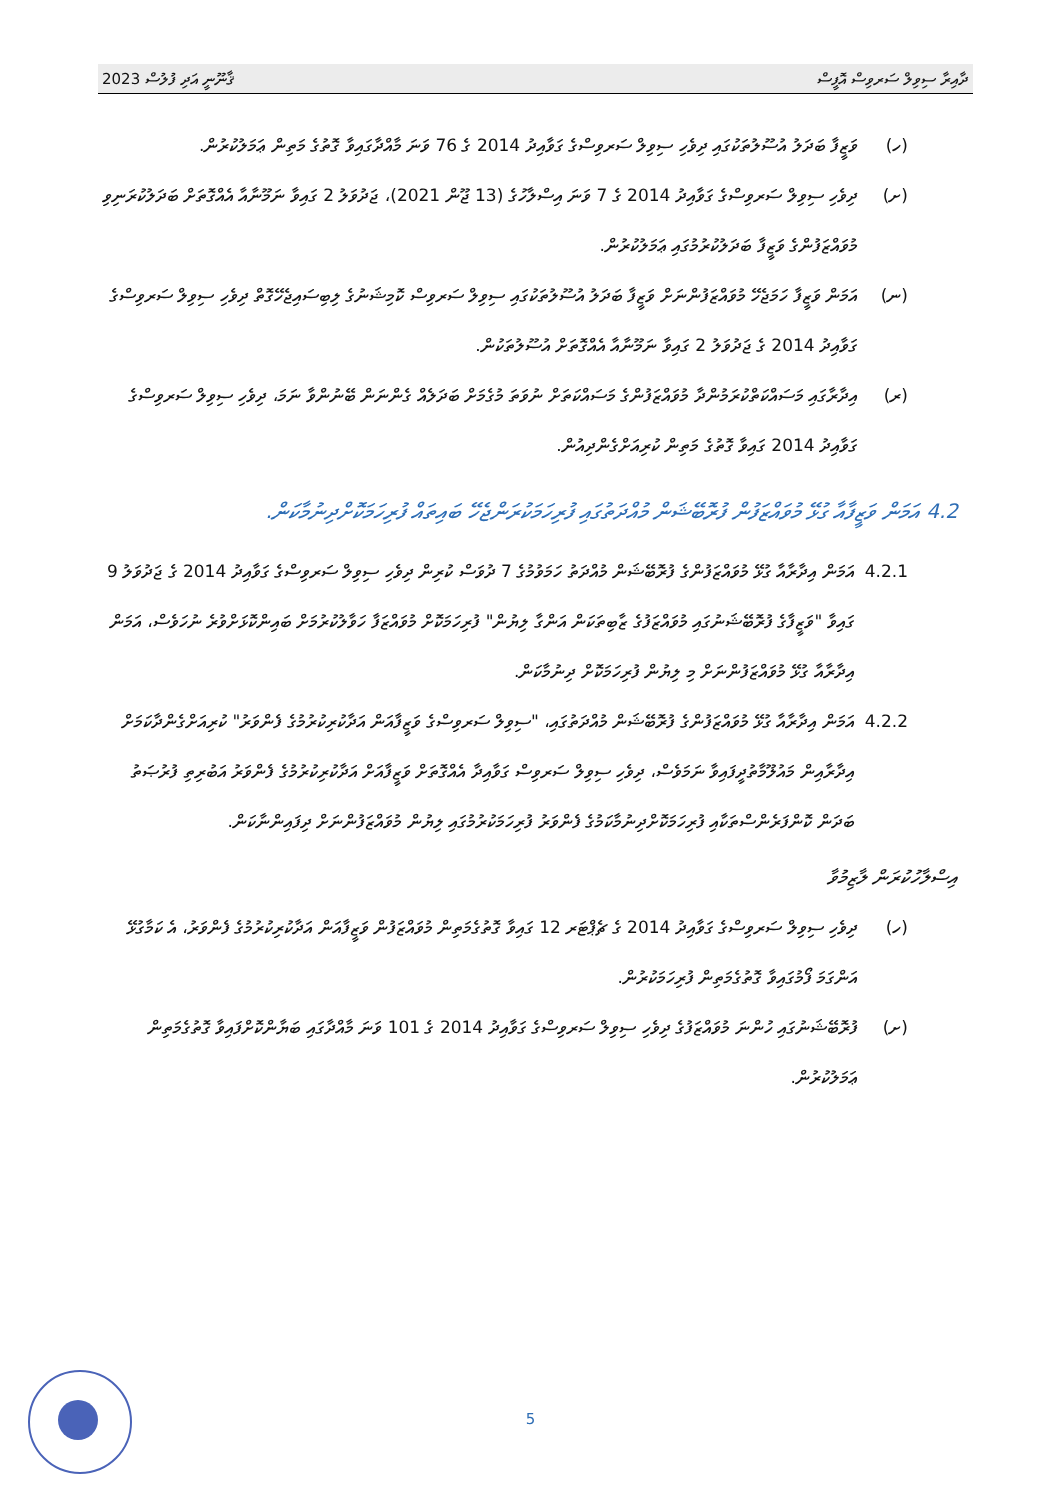ޤާނޫނީ އަދި ފުލުސް 2023 ދާއިރާ ސިވިލް ސަރވިސް އޮފީސް
(ހ) ވަޒީފާ ބަދަލު އުސޫލުތަކުގައި ދިވެހި ސިވިލް ސަރވިސްގެ ގަވާއިދު 2014 ގެ 76 ވަނަ މާއްދާގައިވާ ގޮތުގެ މަތިން ޢަމަލުކުރުން.
(ށ) ދިވެހި ސިވިލް ސަރވިސްގެ ގަވާއިދު 2014 ގެ 7 ވަނަ އިސްލާހުގެ (13 ޖޫން 2021)، ޖަދުވަލު 2 ގައިވާ ނަމޫނާއާ އެއްގޮތަށް ބަދަލުކުރަނިވި މުވައްޒަފުންގެ ވަޒީފާ ބަދަލުކުރުމުގައި ޢަމަލުކުރުން.
(ނ) އަމަން ވަޒީފާ ހަމަޖެހޭ މުވައްޒަފުންނަށް ވަޒީފާ ބަދަލު އުސޫލުތަކުގައި ސިވިލް ސަރވިސް ކޮމިޝަނުގެ ލިބިސައިޖެހޭގޮތް ދިވެހި ސިވިލް ސަރވިސްގެ ގަވާއިދު 2014 ގެ ޖަދުވަލު 2 ގައިވާ ނަމޫނާއާ އެއްގޮތަށް އުސޫލުތަކުން.
(ރ) އިދާރާގައި މަސައްކަތްކުރަމުންދާ މުވައްޒަފުންގެ މަސައްކަތަށް ނުވަތަ މުގެމަށް ބަދަލެއް ގެންނަން ބޭނުންވާ ނަމަ، ދިވެހި ސިވިލް ސަރވިސްގެ ގަވާއިދު 2014 ގައިވާ ގޮތުގެ މަތިން ކުރިއަށްގެންދިއުން.
4.2 އަމަން ވަޒީފާއާ ގުޅޭ މުވައްޒަފުން ފުރޮބޭޝަން މުއްދަތުގައި ފުރިހަމަކުރަންޖެހޭ ބައިތައް ފުރިހަމަކޮށްދިނުމާކަން.
4.2.1 އަމަން އިދާރާއާ ގުޅޭ މުވައްޒަފުންގެ ފުރޮބޭޝަން މުއްދަތު ހަމަވުމުގެ 7 ދުވަސް ކުރިން ދިވެހި ސިވިލް ސަރވިސްގެ ގަވާއިދު 2014 ގެ ޖަދުވަލު 9 ގައިވާ "ވަޒީފާގެ ފުރޮބޭޝަނުގައި މުވައްޒަފުގެ ޒާބިތަކަން އަންގާ ލިޔުން" ފުރިހަމަކޮށް މުވައްޒަފާ ހަވާލުކުރުމަށް ބައިންކޮޅަށްވުރެ ނުހަވެސް، އަމަން އިދާރާއާ ގުޅޭ މުވައްޒަފުންނަށް މި ލިޔުން ފުރިހަމަކޮށް ދިނުމާކަން.
4.2.2 އަމަން އިދާރާއާ ގުޅޭ މުވައްޒަފުންގެ ފުރޮބޭޝަން މުއްދަތުގައި، "ސިވިލް ސަރވިސްގެ ވަޒީފާއަން އަދާކުރިކުރުމުގެ ފެންވަރު" ކުރިއަށްގެންދާކަމަށް އިދާރާއިން މައުލޫމާތުދީފައިވާ ނަމަވެސް، ދިވެހި ސިވިލް ސަރވިސް ގަވާއިދާ އެއްގޮތަށް ވަޒީފާއަށް އަދާކުރިކުރުމުގެ ފެންވަރު އަބުރިތި ފުރުޞަތު ބަދަން ކޮންފަރެންސްތަކާއި ފުރިހަމަކޮށްދިނުމާކަމުގެ ފެންވަރު ފުރިހަމަކުރުމުގައި ލިޔުން މުވައްޒަފުންނަށް ދިފައިންނާކަން.
އިސްލާހުކުރަން ލާޒިމުވާ
(ހ) ދިވެހި ސިވިލް ސަރވިސްގެ ގަވާއިދު 2014 ގެ ޗެޕްޓަރ 12 ގައިވާ ގޮތުގެމަތިން މުވައްޒަފުން ވަޒީފާއަން އަދާކުރިކުރުމުގެ ފެންވަރު، އެ ކަމާގުޅޭ އަންގަމަ ފޯމުގައިވާ ގޮތުގެމަތިން ފުރިހަމަކުރުން.
(ށ) ފުރޮބޭޝަނުގައި ހުންނަ މުވައްޒަފުގެ ދިވެހި ސިވިލް ސަރވިސްގެ ގަވާއިދު 2014 ގެ 101 ވަނަ މާއްދާގައި ބަޔާންކޮށްފައިވާ ގޮތުގެމަތިން ޢަމަލުކުރުން.
5